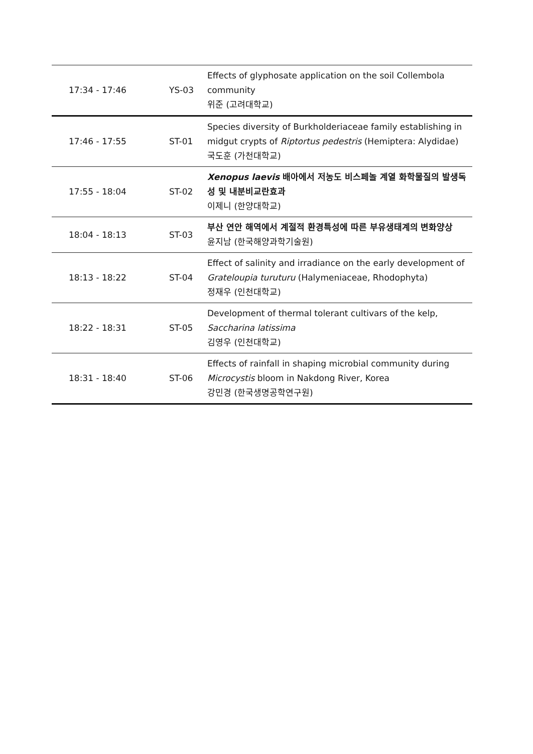| 17:34 - 17:46 | YS-03 | Effects of glyphosate application on the soil Collembola community 위준 (고려대학교) |
| 17:46 - 17:55 | ST-01 | Species diversity of Burkholderiaceae family establishing in midgut crypts of Riptortus pedestris (Hemiptera: Alydidae) 국도훈 (가천대학교) |
| 17:55 - 18:04 | ST-02 | Xenopus laevis 배아에서 저농도 비스페놀 계열 화학물질의 발생독성 및 내분비교란효과 이제니 (한양대학교) |
| 18:04 - 18:13 | ST-03 | 부산 연안 해역에서 계절적 환경특성에 따른 부유생태계의 변화양상 윤지남 (한국해양과학기술원) |
| 18:13 - 18:22 | ST-04 | Effect of salinity and irradiance on the early development of Grateloupia turuturu (Halymeniaceae, Rhodophyta) 정재우 (인천대학교) |
| 18:22 - 18:31 | ST-05 | Development of thermal tolerant cultivars of the kelp, Saccharina latissima 김영우 (인천대학교) |
| 18:31 - 18:40 | ST-06 | Effects of rainfall in shaping microbial community during Microcystis bloom in Nakdong River, Korea 강민경 (한국생명공학연구원) |